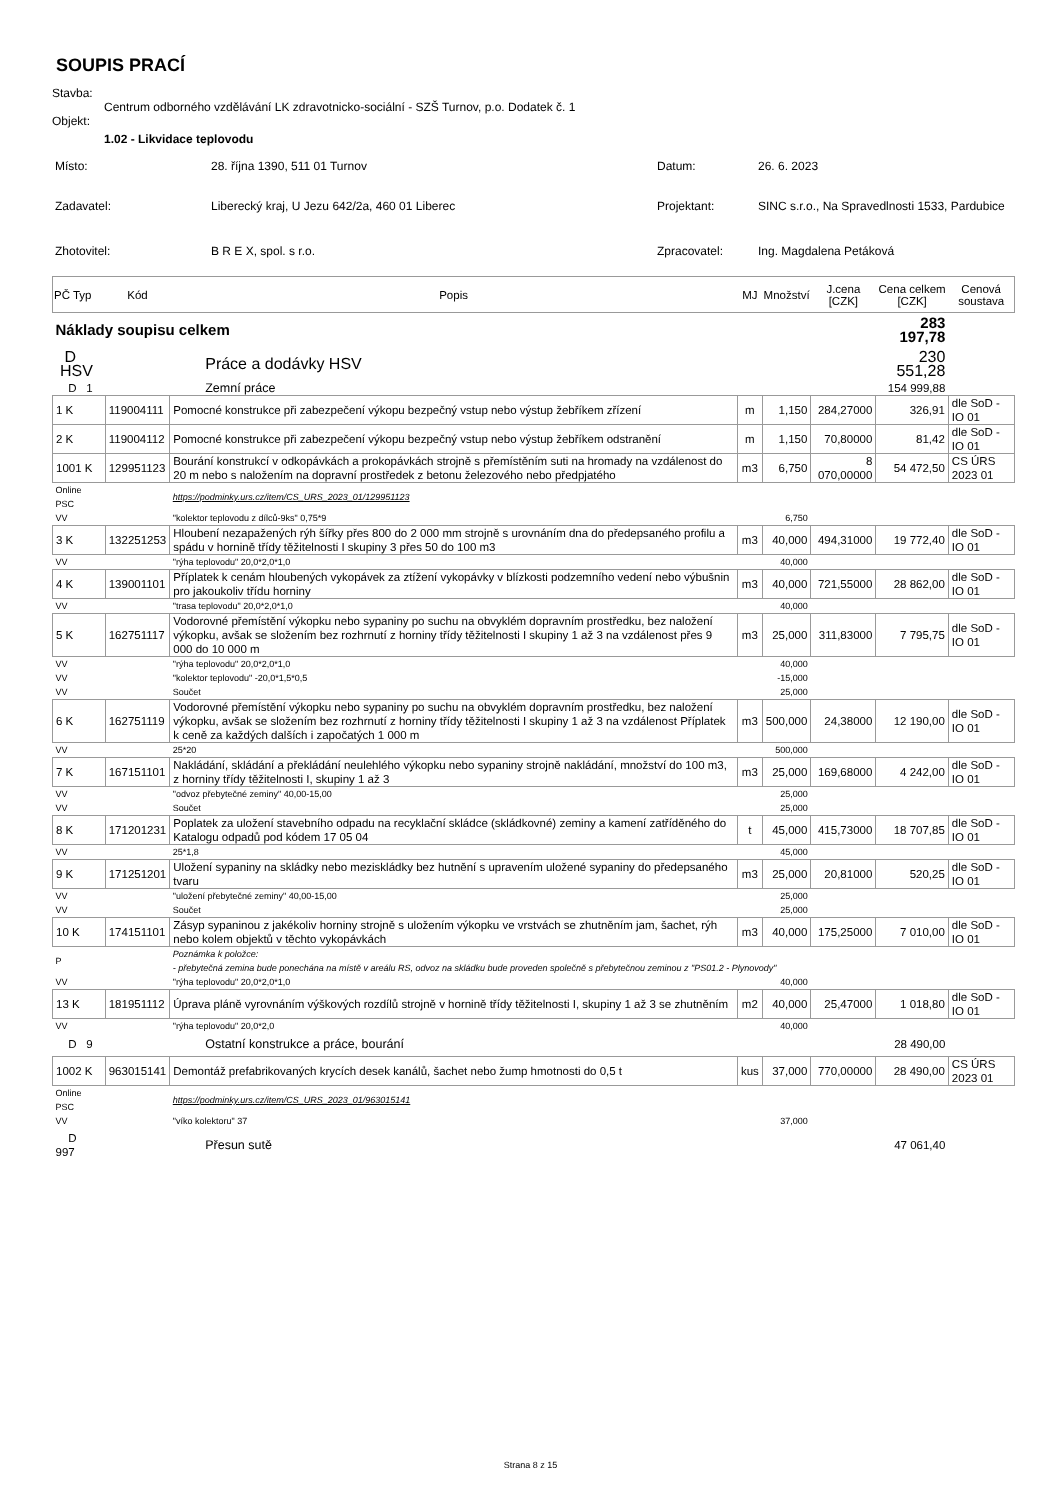SOUPIS PRACÍ
Stavba:
Centrum odborného vzdělávání LK zdravotnicko-sociální - SZŠ Turnov, p.o. Dodatek č. 1
Objekt:
1.02 - Likvidace teplovodu
| Místo: | 28. října 1390, 511 01 Turnov | Datum: | 26. 6. 2023 |
| Zadavatel: | Liberecký kraj, U Jezu 642/2a, 460 01 Liberec | Projektant: | SINC s.r.o., Na Spravedlnosti 1533, Pardubice |
| Zhotovitel: | B R E X, spol. s r.o. | Zpracovatel: | Ing. Magdalena Petáková |
| PČ Typ | Kód | Popis | MJ | Množství | J.cena [CZK] | Cena celkem [CZK] | Cenová soustava |
| --- | --- | --- | --- | --- | --- | --- | --- |
| Náklady soupisu celkem | | | | | | 283 197,78 | |
| D HSV | Práce a dodávky HSV | | | | | 230 551,28 | |
| D 1 | Zemní práce | | | | | 154 999,88 | |
| 1 K | 119004111 | Pomocné konstrukce při zabezpečení výkopu bezpečný vstup nebo výstup žebříkem zřízení | m | 1,150 | 284,27000 | 326,91 | dle SoD - IO 01 |
| 2 K | 119004112 | Pomocné konstrukce při zabezpečení výkopu bezpečný vstup nebo výstup žebříkem odstranění | m | 1,150 | 70,80000 | 81,42 | dle SoD - IO 01 |
| 1001 K | 129951123 | Bourání konstrukcí v odkopávkách a prokopávkách strojně s přemístěním suti na hromady na vzdálenost do 20 m nebo s naložením na dopravní prostředek z betonu železového nebo předpjatého | m3 | 6,750 | 8 070,00000 | 54 472,50 | CS ÚRS 2023 01 |
| Online PSC | | https://podminky.urs.cz/item/CS_URS_2023_01/129951123 | | | | | |
| VV | | "kolektor teplovodu z dílců-9ks" 0,75*9 | | 6,750 | | | |
| 3 K | 132251253 | Hloubení nezapažených rýh šířky přes 800 do 2 000 mm strojně s urovnáním dna do předepsaného profilu a spádu v hornině třídy těžitelnosti I skupiny 3 přes 50 do 100 m3 | m3 | 40,000 | 494,31000 | 19 772,40 | dle SoD - IO 01 |
| VV | | "rýha teplovodu" 20,0*2,0*1,0 | | 40,000 | | | |
| 4 K | 139001101 | Příplatek k cenám hloubených vykopávek za ztížení vykopávky v blízkosti podzemního vedení nebo výbušnin pro jakoukoliv třídu horniny | m3 | 40,000 | 721,55000 | 28 862,00 | dle SoD - IO 01 |
| VV | | "trasa teplovodu" 20,0*2,0*1,0 | | 40,000 | | | |
| 5 K | 162751117 | Vodorovné přemístění výkopku nebo sypaniny po suchu na obvyklém dopravním prostředku, bez naložení výkopku, avšak se složením bez rozhrnutí z horniny třídy těžitelnosti I skupiny 1 až 3 na vzdálenost přes 9 000 do 10 000 m | m3 | 25,000 | 311,83000 | 7 795,75 | dle SoD - IO 01 |
| VV | | "rýha teplovodu" 20,0*2,0*1,0 | | 40,000 | | | |
| VV | | "kolektor teplovodu" -20,0*1,5*0,5 | | -15,000 | | | |
| VV | | Součet | | 25,000 | | | |
| 6 K | 162751119 | Vodorovné přemístění výkopku nebo sypaniny po suchu na obvyklém dopravním prostředku, bez naložení výkopku, avšak se složením bez rozhrnutí z horniny třídy těžitelnosti I skupiny 1 až 3 na vzdálenost Příplatek k ceně za každých dalších i započatých 1 000 m | m3 | 500,000 | 24,38000 | 12 190,00 | dle SoD - IO 01 |
| VV | | 25*20 | | 500,000 | | | |
| 7 K | 167151101 | Nakládání, skládání a překládání neulehlého výkopku nebo sypaniny strojně nakládání, množství do 100 m3, z horniny třídy těžitelnosti I, skupiny 1 až 3 | m3 | 25,000 | 169,68000 | 4 242,00 | dle SoD - IO 01 |
| VV | | "odvoz přebytečné zeminy" 40,00-15,00 | | 25,000 | | | |
| VV | | Součet | | 25,000 | | | |
| 8 K | 171201231 | Poplatek za uložení stavebního odpadu na recyklační skládce (skládkovné) zeminy a kamení zatříděného do Katalogu odpadů pod kódem 17 05 04 | t | 45,000 | 415,73000 | 18 707,85 | dle SoD - IO 01 |
| VV | | 25*1,8 | | 45,000 | | | |
| 9 K | 171251201 | Uložení sypaniny na skládky nebo meziskládky bez hutnění s upravením uložené sypaniny do předepsaného tvaru | m3 | 25,000 | 20,81000 | 520,25 | dle SoD - IO 01 |
| VV | | "uložení přebytečné zeminy" 40,00-15,00 | | 25,000 | | | |
| VV | | Součet | | 25,000 | | | |
| 10 K | 174151101 | Zásyp sypaninou z jakékoliv horniny strojně s uložením výkopku ve vrstvách se zhutněním jam, šachet, rýh nebo kolem objektů v těchto vykopávkách | m3 | 40,000 | 175,25000 | 7 010,00 | dle SoD - IO 01 |
| P | | Poznámka k položce: - přebytečná zemina bude ponechána na místě v areálu RS, odvoz na skládku bude proveden společně s přebytečnou zeminou z "PS01.2 - Plynovody" | | | | | |
| VV | | "rýha teplovodu" 20,0*2,0*1,0 | | 40,000 | | | |
| 13 K | 181951112 | Úprava pláně vyrovnáním výškových rozdílů strojně v hornině třídy těžitelnosti I, skupiny 1 až 3 se zhutněním | m2 | 40,000 | 25,47000 | 1 018,80 | dle SoD - IO 01 |
| VV | | "rýha teplovodu" 20,0*2,0 | | 40,000 | | | |
| D 9 | Ostatní konstrukce a práce, bourání | | | | | 28 490,00 | |
| 1002 K | 963015141 | Demontáž prefabrikovaných krycích desek kanálů, šachet nebo žump hmotnosti do 0,5 t | kus | 37,000 | 770,00000 | 28 490,00 | CS ÚRS 2023 01 |
| Online PSC | | https://podminky.urs.cz/item/CS_URS_2023_01/963015141 | | | | | |
| VV | | "víko kolektoru" 37 | | 37,000 | | | |
| D 997 | Přesun sutě | | | | | 47 061,40 | |
Strana 8 z 15